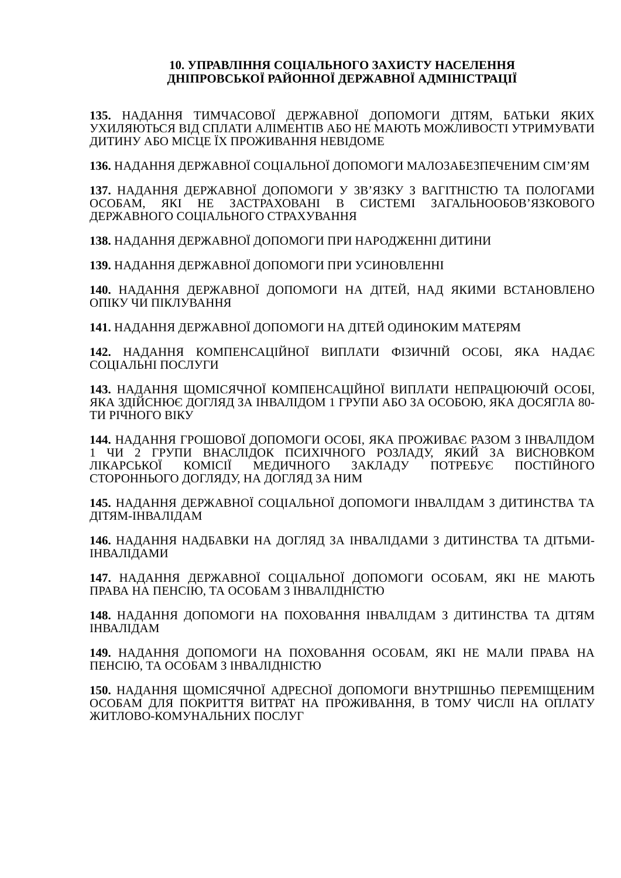10. УПРАВЛІННЯ СОЦІАЛЬНОГО ЗАХИСТУ НАСЕЛЕННЯ
ДНІПРОВСЬКОЇ РАЙОННОЇ ДЕРЖАВНОЇ АДМІНІСТРАЦІЇ
135. НАДАННЯ ТИМЧАСОВОЇ ДЕРЖАВНОЇ ДОПОМОГИ ДІТЯМ, БАТЬКИ ЯКИХ УХИЛЯЮТЬСЯ ВІД СПЛАТИ АЛІМЕНТІВ АБО НЕ МАЮТЬ МОЖЛИВОСТІ УТРИМУВАТИ ДИТИНУ АБО МІСЦЕ ЇХ ПРОЖИВАННЯ НЕВІДОМЕ
136. НАДАННЯ ДЕРЖАВНОЇ СОЦІАЛЬНОЇ ДОПОМОГИ МАЛОЗАБЕЗПЕЧЕНИМ СІМ’ЯМ
137. НАДАННЯ ДЕРЖАВНОЇ ДОПОМОГИ У ЗВ’ЯЗКУ З ВАГІТНІСТЮ ТА ПОЛОГАМИ ОСОБАМ, ЯКІ НЕ ЗАСТРАХОВАНІ В СИСТЕМІ ЗАГАЛЬНООБОВ’ЯЗКОВОГО ДЕРЖАВНОГО СОЦІАЛЬНОГО СТРАХУВАННЯ
138. НАДАННЯ ДЕРЖАВНОЇ ДОПОМОГИ ПРИ НАРОДЖЕННІ ДИТИНИ
139. НАДАННЯ ДЕРЖАВНОЇ ДОПОМОГИ ПРИ УСИНОВЛЕННІ
140. НАДАННЯ ДЕРЖАВНОЇ ДОПОМОГИ НА ДІТЕЙ, НАД ЯКИМИ ВСТАНОВЛЕНО ОПІКУ ЧИ ПІКЛУВАННЯ
141. НАДАННЯ ДЕРЖАВНОЇ ДОПОМОГИ НА ДІТЕЙ ОДИНОКИМ МАТЕРЯМ
142. НАДАННЯ КОМПЕНСАЦІЙНОЇ ВИПЛАТИ ФІЗИЧНІЙ ОСОБІ, ЯКА НАДАЄ СОЦІАЛЬНІ ПОСЛУГИ
143. НАДАННЯ ЩОМІСЯЧНОЇ КОМПЕНСАЦІЙНОЇ ВИПЛАТИ НЕПРАЦЮЮЧІЙ ОСОБІ, ЯКА ЗДІЙСНЮЄ ДОГЛЯД ЗА ІНВАЛІДОМ 1 ГРУПИ АБО ЗА ОСОБОЮ, ЯКА ДОСЯГЛА 80-ТИ РІЧНОГО ВІКУ
144. НАДАННЯ ГРОШОВОЇ ДОПОМОГИ ОСОБІ, ЯКА ПРОЖИВАЄ РАЗОМ З ІНВАЛІДОМ 1 ЧИ 2 ГРУПИ ВНАСЛІДОК ПСИХІЧНОГО РОЗЛАДУ, ЯКИЙ ЗА ВИСНОВКОМ ЛІКАРСЬКОЇ КОМІСІЇ МЕДИЧНОГО ЗАКЛАДУ ПОТРЕБУЄ ПОСТІЙНОГО СТОРОННЬОГО ДОГЛЯДУ, НА ДОГЛЯД ЗА НИМ
145. НАДАННЯ ДЕРЖАВНОЇ СОЦІАЛЬНОЇ ДОПОМОГИ ІНВАЛІДАМ З ДИТИНСТВА ТА ДІТЯМ-ІНВАЛІДАМ
146. НАДАННЯ НАДБАВКИ НА ДОГЛЯД ЗА ІНВАЛІДАМИ З ДИТИНСТВА ТА ДІТЬМИ-ІНВАЛІДАМИ
147. НАДАННЯ ДЕРЖАВНОЇ СОЦІАЛЬНОЇ ДОПОМОГИ ОСОБАМ, ЯКІ НЕ МАЮТЬ ПРАВА НА ПЕНСІЮ, ТА ОСОБАМ З ІНВАЛІДНІСТЮ
148. НАДАННЯ ДОПОМОГИ НА ПОХОВАННЯ ІНВАЛІДАМ З ДИТИНСТВА ТА ДІТЯМ ІНВАЛІДАМ
149. НАДАННЯ ДОПОМОГИ НА ПОХОВАННЯ ОСОБАМ, ЯКІ НЕ МАЛИ ПРАВА НА ПЕНСІЮ, ТА ОСОБАМ З ІНВАЛІДНІСТЮ
150. НАДАННЯ ЩОМІСЯЧНОЇ АДРЕСНОЇ ДОПОМОГИ ВНУТРІШНЬО ПЕРЕМІЩЕНИМ ОСОБАМ ДЛЯ ПОКРИТТЯ ВИТРАТ НА ПРОЖИВАННЯ, В ТОМУ ЧИСЛІ НА ОПЛАТУ ЖИТЛОВО-КОМУНАЛЬНИХ ПОСЛУГ